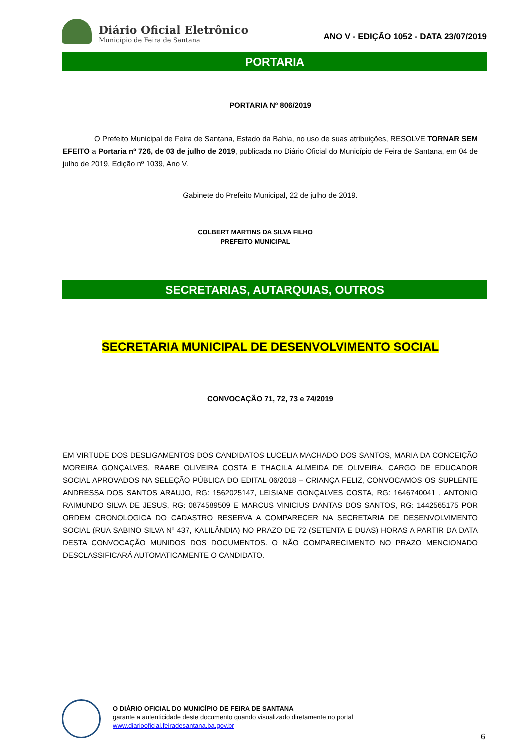Diário Oficial Eletrônico
Município de Feira de Santana
ANO V - EDIÇÃO 1052 - DATA 23/07/2019
PORTARIA
PORTARIA Nº 806/2019
O Prefeito Municipal de Feira de Santana, Estado da Bahia, no uso de suas atribuições, RESOLVE TORNAR SEM EFEITO a Portaria nº 726, de 03 de julho de 2019, publicada no Diário Oficial do Município de Feira de Santana, em 04 de julho de 2019, Edição nº 1039, Ano V.
Gabinete do Prefeito Municipal, 22 de julho de 2019.
COLBERT MARTINS DA SILVA FILHO
PREFEITO MUNICIPAL
SECRETARIAS, AUTARQUIAS, OUTROS
SECRETARIA MUNICIPAL DE DESENVOLVIMENTO SOCIAL
CONVOCAÇÃO 71, 72, 73 e 74/2019
EM VIRTUDE DOS DESLIGAMENTOS DOS CANDIDATOS LUCELIA MACHADO DOS SANTOS, MARIA DA CONCEIÇÃO MOREIRA GONÇALVES, RAABE OLIVEIRA COSTA E THACILA ALMEIDA DE OLIVEIRA, CARGO DE EDUCADOR SOCIAL APROVADOS NA SELEÇÃO PÚBLICA DO EDITAL 06/2018 – CRIANÇA FELIZ, CONVOCAMOS OS SUPLENTE ANDRESSA DOS SANTOS ARAUJO, RG: 1562025147, LEISIANE GONÇALVES COSTA, RG: 1646740041 , ANTONIO RAIMUNDO SILVA DE JESUS, RG: 0874589509 E MARCUS VINICIUS DANTAS DOS SANTOS, RG: 1442565175 POR ORDEM CRONOLOGICA DO CADASTRO RESERVA A COMPARECER NA SECRETARIA DE DESENVOLVIMENTO SOCIAL (RUA SABINO SILVA Nº 437, KALILÂNDIA) NO PRAZO DE 72 (SETENTA E DUAS) HORAS A PARTIR DA DATA DESTA CONVOCAÇÃO MUNIDOS DOS DOCUMENTOS. O NÃO COMPARECIMENTO NO PRAZO MENCIONADO DESCLASSIFICARÁ AUTOMATICAMENTE O CANDIDATO.
O DIÁRIO OFICIAL DO MUNICÍPIO DE FEIRA DE SANTANA
garante a autenticidade deste documento quando visualizado diretamente no portal
www.diariooficial.feiradesantana.ba.gov.br
6